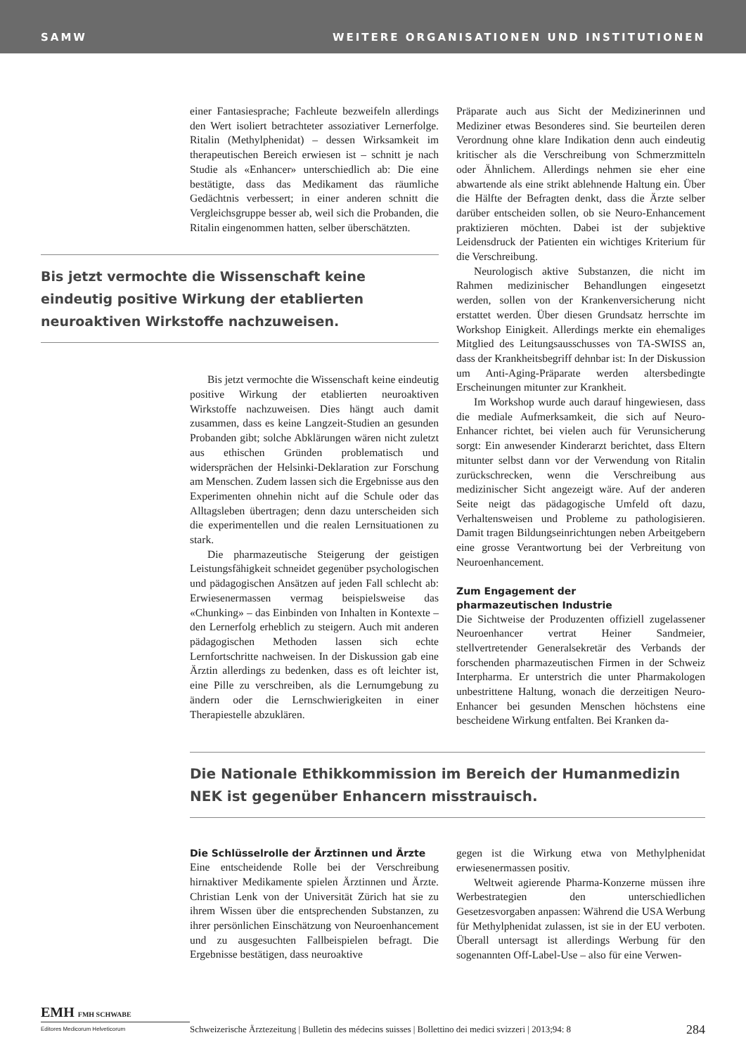SAMW WEITERE ORGANISATIONEN UND INSTITUTIONEN
einer Fantasiesprache; Fachleute bezweifeln allerdings den Wert isoliert betrachteter assoziativer Lernerfolge. Ritalin (Methylphenidat) – dessen Wirksamkeit im therapeutischen Bereich erwiesen ist – schnitt je nach Studie als «Enhancer» unterschiedlich ab: Die eine bestätigte, dass das Medikament das räumliche Gedächtnis verbessert; in einer anderen schnitt die Vergleichsgruppe besser ab, weil sich die Probanden, die Ritalin eingenommen hatten, selber überschätzten.
Bis jetzt vermochte die Wissenschaft keine eindeutig positive Wirkung der etablierten neuroaktiven Wirkstoffe nachzuweisen.
Bis jetzt vermochte die Wissenschaft keine eindeutig positive Wirkung der etablierten neuroaktiven Wirkstoffe nachzuweisen. Dies hängt auch damit zusammen, dass es keine Langzeit-Studien an gesunden Probanden gibt; solche Abklärungen wären nicht zuletzt aus ethischen Gründen problematisch und widersprächen der Helsinki-Deklaration zur Forschung am Menschen. Zudem lassen sich die Ergebnisse aus den Experimenten ohnehin nicht auf die Schule oder das Alltagsleben übertragen; denn dazu unterscheiden sich die experimentellen und die realen Lernsituationen zu stark.
Die pharmazeutische Steigerung der geistigen Leistungsfähigkeit schneidet gegenüber psychologischen und pädagogischen Ansätzen auf jeden Fall schlecht ab: Erwiesenermassen vermag beispielsweise das «Chunking» – das Einbinden von Inhalten in Kontexte – den Lernerfolg erheblich zu steigern. Auch mit anderen pädagogischen Methoden lassen sich echte Lernfortschritte nachweisen. In der Diskussion gab eine Ärztin allerdings zu bedenken, dass es oft leichter ist, eine Pille zu verschreiben, als die Lernumgebung zu ändern oder die Lernschwierigkeiten in einer Therapiestelle abzuklären.
Präparate auch aus Sicht der Medizinerinnen und Mediziner etwas Besonderes sind. Sie beurteilen deren Verordnung ohne klare Indikation denn auch eindeutig kritischer als die Verschreibung von Schmerzmitteln oder Ähnlichem. Allerdings nehmen sie eher eine abwartende als eine strikt ablehnende Haltung ein. Über die Hälfte der Befragten denkt, dass die Ärzte selber darüber entscheiden sollen, ob sie Neuro-Enhancement praktizieren möchten. Dabei ist der subjektive Leidensdruck der Patienten ein wichtiges Kriterium für die Verschreibung.
Neurologisch aktive Substanzen, die nicht im Rahmen medizinischer Behandlungen eingesetzt werden, sollen von der Krankenversicherung nicht erstattet werden. Über diesen Grundsatz herrschte im Workshop Einigkeit. Allerdings merkte ein ehemaliges Mitglied des Leitungsausschusses von TA-SWISS an, dass der Krankheitsbegriff dehnbar ist: In der Diskussion um Anti-Aging-Präparate werden altersbedingte Erscheinungen mitunter zur Krankheit.
Im Workshop wurde auch darauf hingewiesen, dass die mediale Aufmerksamkeit, die sich auf Neuro-Enhancer richtet, bei vielen auch für Verunsicherung sorgt: Ein anwesender Kinderarzt berichtet, dass Eltern mitunter selbst dann vor der Verwendung von Ritalin zurückschrecken, wenn die Verschreibung aus medizinischer Sicht angezeigt wäre. Auf der anderen Seite neigt das pädagogische Umfeld oft dazu, Verhaltensweisen und Probleme zu pathologisieren. Damit tragen Bildungseinrichtungen neben Arbeitgebern eine grosse Verantwortung bei der Verbreitung von Neuroenhancement.
Zum Engagement der
pharmazeutischen Industrie
Die Sichtweise der Produzenten offiziell zugelassener Neuroenhancer vertrat Heiner Sandmeier, stellvertretender Generalsekretär des Verbands der forschenden pharmazeutischen Firmen in der Schweiz Interpharma. Er unterstrich die unter Pharmakologen unbestrittene Haltung, wonach die derzeitigen Neuro-Enhancer bei gesunden Menschen höchstens eine bescheidene Wirkung entfalten. Bei Kranken da-
Die Nationale Ethikkommission im Bereich der Humanmedizin NEK ist gegenüber Enhancern misstrauisch.
Die Schlüsselrolle der Ärztinnen und Ärzte
Eine entscheidende Rolle bei der Verschreibung hirnaktiver Medikamente spielen Ärztinnen und Ärzte. Christian Lenk von der Universität Zürich hat sie zu ihrem Wissen über die entsprechenden Substanzen, zu ihrer persönlichen Einschätzung von Neuroenhancement und zu ausgesuchten Fallbeispielen befragt. Die Ergebnisse bestätigen, dass neuroaktive
gegen ist die Wirkung etwa von Methylphenidat erwiesenermassen positiv.
Weltweit agierende Pharma-Konzerne müssen ihre Werbestrategien den unterschiedlichen Gesetzesvorgaben anpassen: Während die USA Werbung für Methylphenidat zulassen, ist sie in der EU verboten. Überall untersagt ist allerdings Werbung für den sogenannten Off-Label-Use – also für eine Verwen-
EMH FMH SCHWABE
Editores Medicorum Helveticorum
Schweizerische Ärztezeitung | Bulletin des médecins suisses | Bollettino dei medici svizzeri | 2013;94: 8
284